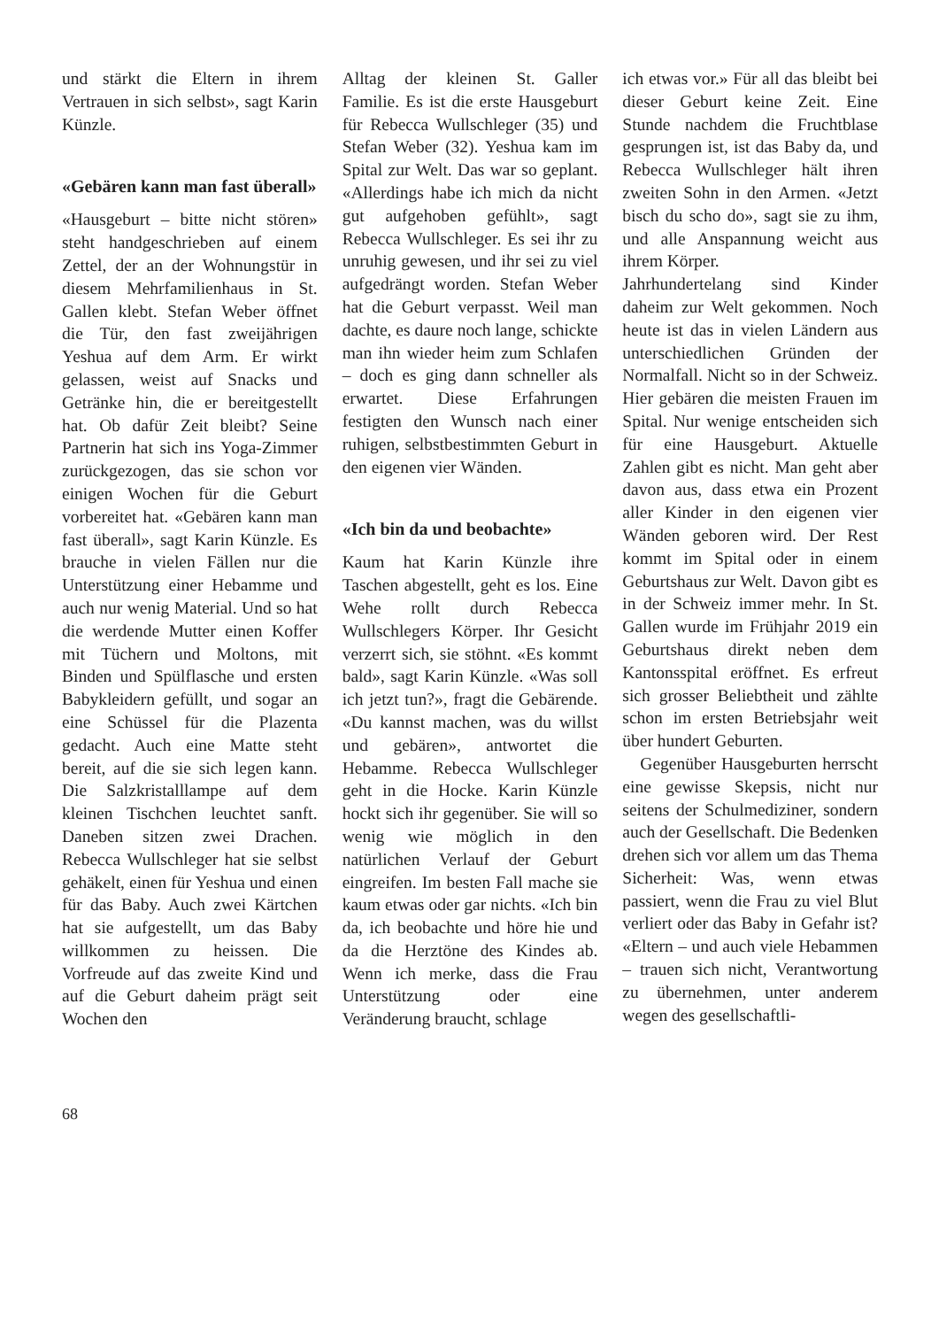und stärkt die Eltern in ihrem Vertrauen in sich selbst», sagt Karin Künzle.
«Gebären kann man fast überall»
«Hausgeburt – bitte nicht stören» steht handgeschrieben auf einem Zettel, der an der Wohnungstür in diesem Mehrfamilienhaus in St. Gallen klebt. Stefan Weber öffnet die Tür, den fast zweijährigen Yeshua auf dem Arm. Er wirkt gelassen, weist auf Snacks und Getränke hin, die er bereitgestellt hat. Ob dafür Zeit bleibt? Seine Partnerin hat sich ins Yoga-Zimmer zurückgezogen, das sie schon vor einigen Wochen für die Geburt vorbereitet hat. «Gebären kann man fast überall», sagt Karin Künzle. Es brauche in vielen Fällen nur die Unterstützung einer Hebamme und auch nur wenig Material. Und so hat die werdende Mutter einen Koffer mit Tüchern und Moltons, mit Binden und Spülflasche und ersten Babykleidern gefüllt, und sogar an eine Schüssel für die Plazenta gedacht. Auch eine Matte steht bereit, auf die sie sich legen kann. Die Salzkristalllampe auf dem kleinen Tischchen leuchtet sanft. Daneben sitzen zwei Drachen. Rebecca Wullschleger hat sie selbst gehäkelt, einen für Yeshua und einen für das Baby. Auch zwei Kärtchen hat sie aufgestellt, um das Baby willkommen zu heissen. Die Vorfreude auf das zweite Kind und auf die Geburt daheim prägt seit Wochen den
Alltag der kleinen St. Galler Familie. Es ist die erste Hausgeburt für Rebecca Wullschleger (35) und Stefan Weber (32). Yeshua kam im Spital zur Welt. Das war so geplant. «Allerdings habe ich mich da nicht gut aufgehoben gefühlt», sagt Rebecca Wullschleger. Es sei ihr zu unruhig gewesen, und ihr sei zu viel aufgedrängt worden. Stefan Weber hat die Geburt verpasst. Weil man dachte, es daure noch lange, schickte man ihn wieder heim zum Schlafen – doch es ging dann schneller als erwartet. Diese Erfahrungen festigten den Wunsch nach einer ruhigen, selbstbestimmten Geburt in den eigenen vier Wänden.
«Ich bin da und beobachte»
Kaum hat Karin Künzle ihre Taschen abgestellt, geht es los. Eine Wehe rollt durch Rebecca Wullschlegers Körper. Ihr Gesicht verzerrt sich, sie stöhnt. «Es kommt bald», sagt Karin Künzle. «Was soll ich jetzt tun?», fragt die Gebärende. «Du kannst machen, was du willst und gebären», antwortet die Hebamme. Rebecca Wullschleger geht in die Hocke. Karin Künzle hockt sich ihr gegenüber. Sie will so wenig wie möglich in den natürlichen Verlauf der Geburt eingreifen. Im besten Fall mache sie kaum etwas oder gar nichts. «Ich bin da, ich beobachte und höre hie und da die Herztöne des Kindes ab. Wenn ich merke, dass die Frau Unterstützung oder eine Veränderung braucht, schlage
ich etwas vor.» Für all das bleibt bei dieser Geburt keine Zeit. Eine Stunde nachdem die Fruchtblase gesprungen ist, ist das Baby da, und Rebecca Wullschleger hält ihren zweiten Sohn in den Armen. «Jetzt bisch du scho do», sagt sie zu ihm, und alle Anspannung weicht aus ihrem Körper.
Jahrhundertelang sind Kinder daheim zur Welt gekommen. Noch heute ist das in vielen Ländern aus unterschiedlichen Gründen der Normalfall. Nicht so in der Schweiz. Hier gebären die meisten Frauen im Spital. Nur wenige entscheiden sich für eine Hausgeburt. Aktuelle Zahlen gibt es nicht. Man geht aber davon aus, dass etwa ein Prozent aller Kinder in den eigenen vier Wänden geboren wird. Der Rest kommt im Spital oder in einem Geburtshaus zur Welt. Davon gibt es in der Schweiz immer mehr. In St. Gallen wurde im Frühjahr 2019 ein Geburtshaus direkt neben dem Kantonsspital eröffnet. Es erfreut sich grosser Beliebtheit und zählte schon im ersten Betriebsjahr weit über hundert Geburten.
Gegenüber Hausgeburten herrscht eine gewisse Skepsis, nicht nur seitens der Schulmediziner, sondern auch der Gesellschaft. Die Bedenken drehen sich vor allem um das Thema Sicherheit: Was, wenn etwas passiert, wenn die Frau zu viel Blut verliert oder das Baby in Gefahr ist? «Eltern – und auch viele Hebammen – trauen sich nicht, Verantwortung zu übernehmen, unter anderem wegen des gesellschaftli-
68